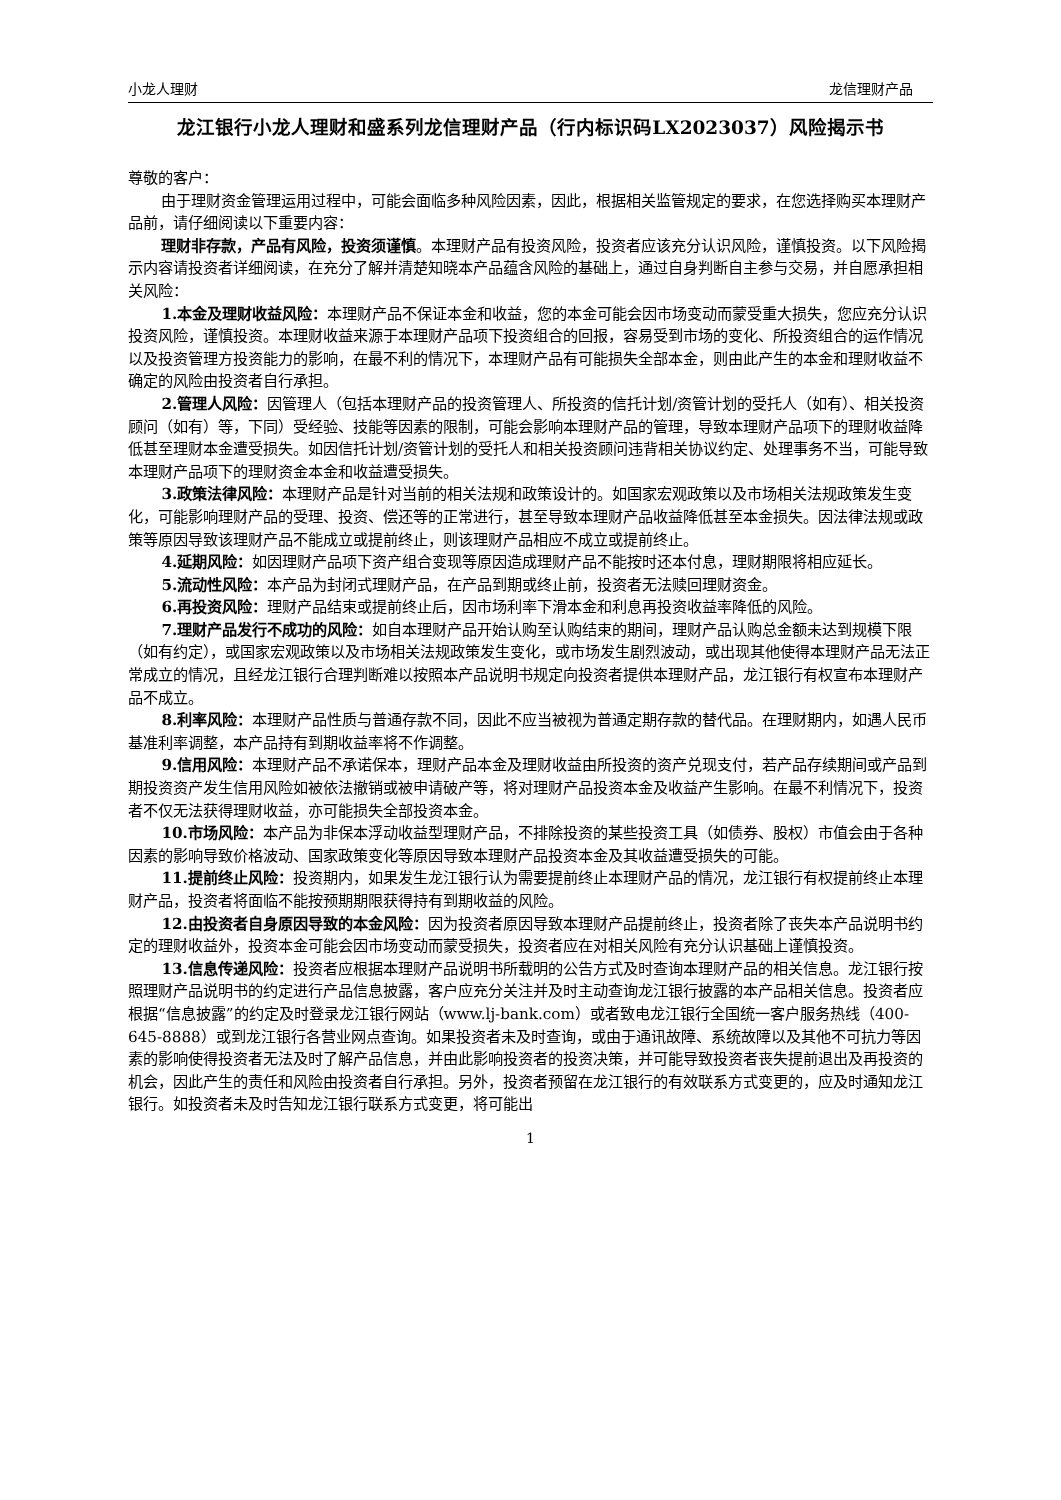小龙人理财 龙信理财产品
龙江银行小龙人理财和盛系列龙信理财产品（行内标识码LX2023037）风险揭示书
尊敬的客户：
由于理财资金管理运用过程中，可能会面临多种风险因素，因此，根据相关监管规定的要求，在您选择购买本理财产品前，请仔细阅读以下重要内容：
理财非存款，产品有风险，投资须谨慎。本理财产品有投资风险，投资者应该充分认识风险，谨慎投资。以下风险揭示内容请投资者详细阅读，在充分了解并清楚知晓本产品蕴含风险的基础上，通过自身判断自主参与交易，并自愿承担相关风险：
1.本金及理财收益风险：本理财产品不保证本金和收益，您的本金可能会因市场变动而蒙受重大损失，您应充分认识投资风险，谨慎投资。本理财收益来源于本理财产品项下投资组合的回报，容易受到市场的变化、所投资组合的运作情况以及投资管理方投资能力的影响，在最不利的情况下，本理财产品有可能损失全部本金，则由此产生的本金和理财收益不确定的风险由投资者自行承担。
2.管理人风险：因管理人（包括本理财产品的投资管理人、所投资的信托计划/资管计划的受托人（如有）、相关投资顾问（如有）等，下同）受经验、技能等因素的限制，可能会影响本理财产品的管理，导致本理财产品项下的理财收益降低甚至理财本金遭受损失。如因信托计划/资管计划的受托人和相关投资顾问违背相关协议约定、处理事务不当，可能导致本理财产品项下的理财资金本金和收益遭受损失。
3.政策法律风险：本理财产品是针对当前的相关法规和政策设计的。如国家宏观政策以及市场相关法规政策发生变化，可能影响理财产品的受理、投资、偿还等的正常进行，甚至导致本理财产品收益降低甚至本金损失。因法律法规或政策等原因导致该理财产品不能成立或提前终止，则该理财产品相应不成立或提前终止。
4.延期风险：如因理财产品项下资产组合变现等原因造成理财产品不能按时还本付息，理财期限将相应延长。
5.流动性风险：本产品为封闭式理财产品，在产品到期或终止前，投资者无法赎回理财资金。
6.再投资风险：理财产品结束或提前终止后，因市场利率下滑本金和利息再投资收益率降低的风险。
7.理财产品发行不成功的风险：如自本理财产品开始认购至认购结束的期间，理财产品认购总金额未达到规模下限（如有约定），或国家宏观政策以及市场相关法规政策发生变化，或市场发生剧烈波动，或出现其他使得本理财产品无法正常成立的情况，且经龙江银行合理判断难以按照本产品说明书规定向投资者提供本理财产品，龙江银行有权宣布本理财产品不成立。
8.利率风险：本理财产品性质与普通存款不同，因此不应当被视为普通定期存款的替代品。在理财期内，如遇人民币基准利率调整，本产品持有到期收益率将不作调整。
9.信用风险：本理财产品不承诺保本，理财产品本金及理财收益由所投资的资产兑现支付，若产品存续期间或产品到期投资资产发生信用风险如被依法撤销或被申请破产等，将对理财产品投资本金及收益产生影响。在最不利情况下，投资者不仅无法获得理财收益，亦可能损失全部投资本金。
10.市场风险：本产品为非保本浮动收益型理财产品，不排除投资的某些投资工具（如债券、股权）市值会由于各种因素的影响导致价格波动、国家政策变化等原因导致本理财产品投资本金及其收益遭受损失的可能。
11.提前终止风险：投资期内，如果发生龙江银行认为需要提前终止本理财产品的情况，龙江银行有权提前终止本理财产品，投资者将面临不能按预期期限获得持有到期收益的风险。
12.由投资者自身原因导致的本金风险：因为投资者原因导致本理财产品提前终止，投资者除了丧失本产品说明书约定的理财收益外，投资本金可能会因市场变动而蒙受损失，投资者应在对相关风险有充分认识基础上谨慎投资。
13.信息传递风险：投资者应根据本理财产品说明书所载明的公告方式及时查询本理财产品的相关信息。龙江银行按照理财产品说明书的约定进行产品信息披露，客户应充分关注并及时主动查询龙江银行披露的本产品相关信息。投资者应根据“信息披露”的约定及时登录龙江银行网站（www.lj-bank.com）或者致电龙江银行全国统一客户服务热线（400-645-8888）或到龙江银行各营业网点查询。如果投资者未及时查询，或由于通讯故障、系统故障以及其他不可抗力等因素的影响使得投资者无法及时了解产品信息，并由此影响投资者的投资决策，并可能导致投资者丧失提前退出及再投资的机会，因此产生的责任和风险由投资者自行承担。另外，投资者预留在龙江银行的有效联系方式变更的，应及时通知龙江银行。如投资者未及时告知龙江银行联系方式变更，将可能出
1